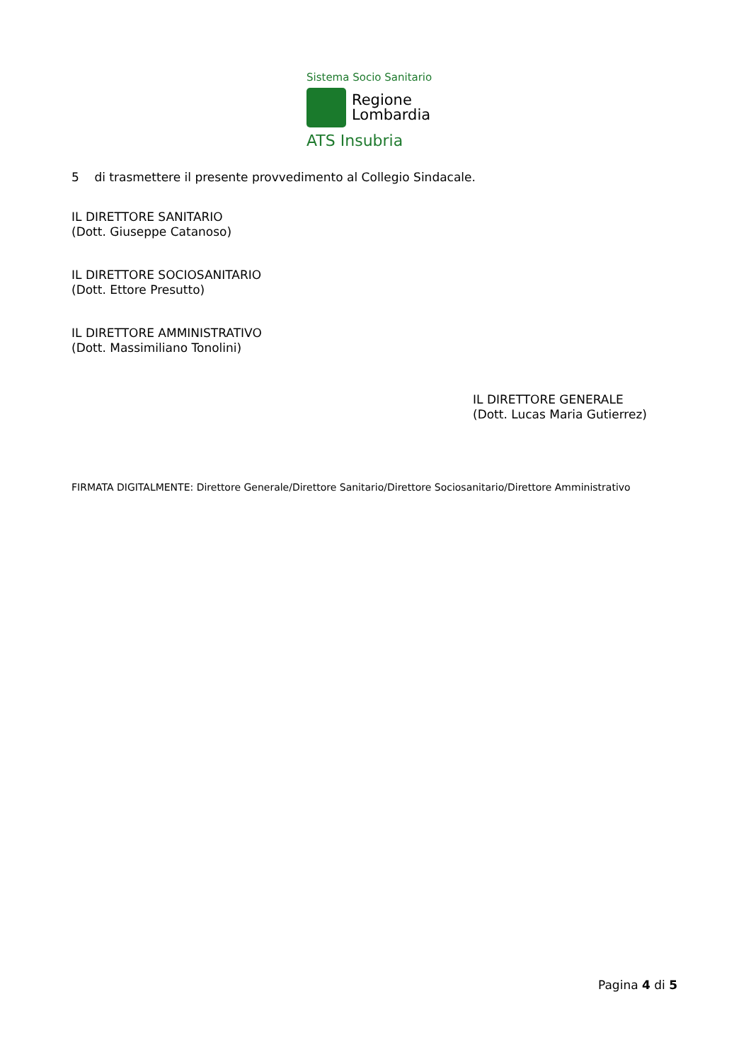Sistema Socio Sanitario
Regione
Lombardia
ATS Insubria
5 di trasmettere il presente provvedimento al Collegio Sindacale.
IL DIRETTORE SANITARIO
(Dott. Giuseppe Catanoso)
IL DIRETTORE SOCIOSANITARIO
(Dott. Ettore Presutto)
IL DIRETTORE AMMINISTRATIVO
(Dott. Massimiliano Tonolini)
IL DIRETTORE GENERALE
(Dott. Lucas Maria Gutierrez)
FIRMATA DIGITALMENTE: Direttore Generale/Direttore Sanitario/Direttore Sociosanitario/Direttore Amministrativo
Pagina 4 di 5